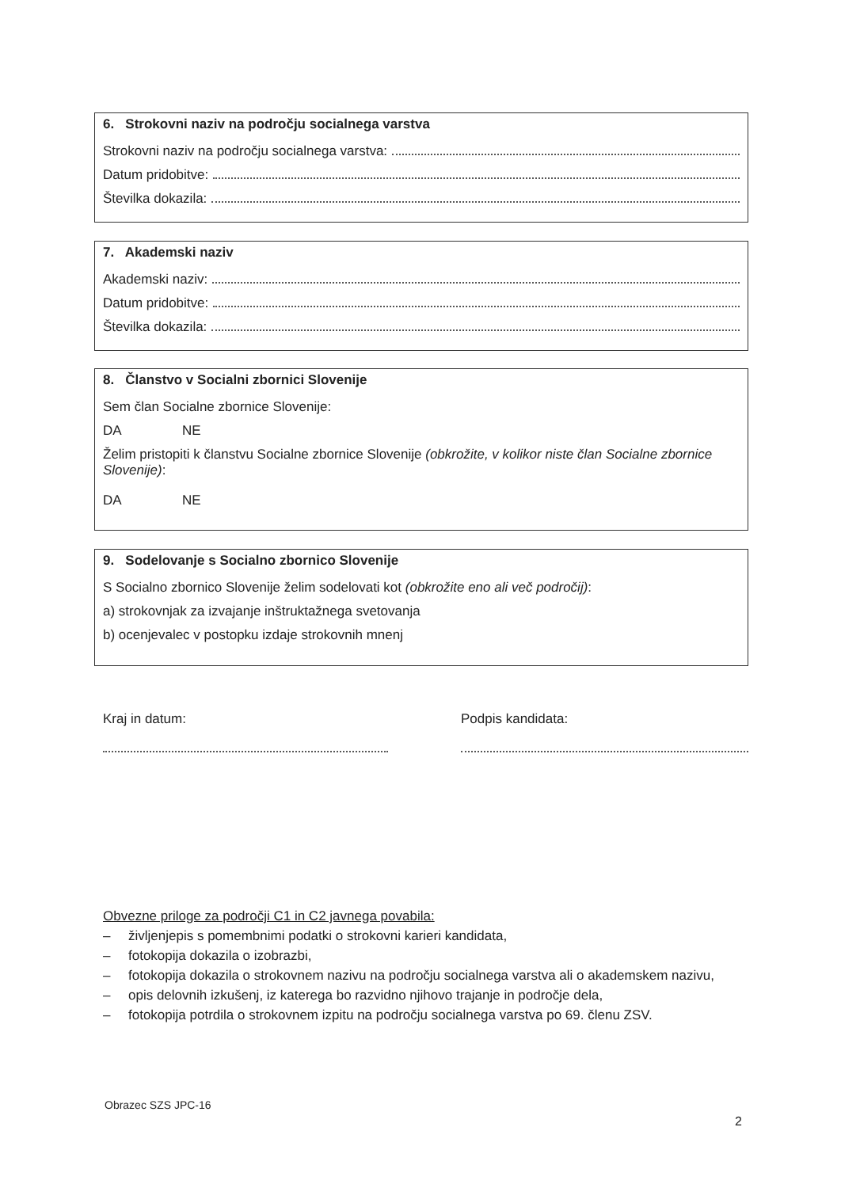6. Strokovni naziv na področju socialnega varstva
Strokovni naziv na področju socialnega varstva:
Datum pridobitve:
Številka dokazila:
7. Akademski naziv
Akademski naziv:
Datum pridobitve:
Številka dokazila:
8. Članstvo v Socialni zbornici Slovenije
Sem član Socialne zbornice Slovenije:
DA NE
Želim pristopiti k članstvu Socialne zbornice Slovenije (obkrožite, v kolikor niste član Socialne zbornice Slovenije):
DA NE
9. Sodelovanje s Socialno zbornico Slovenije
S Socialno zbornico Slovenije želim sodelovati kot (obkrožite eno ali več področij):
a) strokovnjak za izvajanje inštruktažnega svetovanja
b) ocenjevalec v postopku izdaje strokovnih mnenj
Kraj in datum: Podpis kandidata:
Obvezne priloge za področji C1 in C2 javnega povabila:
– življenjepis s pomembnimi podatki o strokovni karieri kandidata,
– fotokopija dokazila o izobrazbi,
– fotokopija dokazila o strokovnem nazivu na področju socialnega varstva ali o akademskem nazivu,
– opis delovnih izkušenj, iz katerega bo razvidno njihovo trajanje in področje dela,
– fotokopija potrdila o strokovnem izpitu na področju socialnega varstva po 69. členu ZSV.
Obrazec SZS JPC-16
2